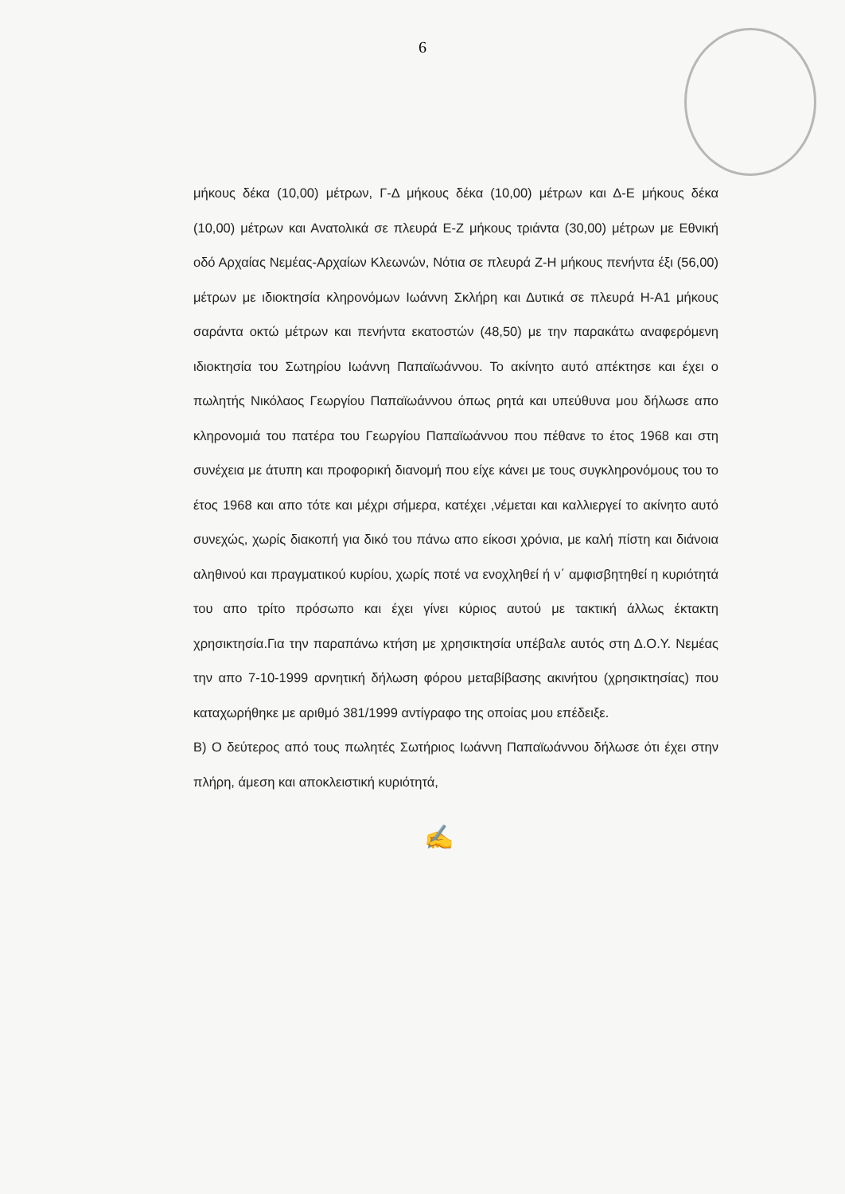6
μήκους δέκα (10,00) μέτρων, Γ-Δ μήκους δέκα (10,00) μέτρων και Δ-Ε μήκους δέκα (10,00) μέτρων και Ανατολικά σε πλευρά Ε-Ζ μήκους τριάντα (30,00) μέτρων με Εθνική οδό Αρχαίας Νεμέας-Αρχαίων Κλεωνών, Νότια σε πλευρά Ζ-Η μήκους πενήντα έξι (56,00) μέτρων με ιδιοκτησία κληρονόμων Ιωάννη Σκλήρη και Δυτικά σε πλευρά Η-Α1 μήκους σαράντα οκτώ μέτρων και πενήντα εκατοστών (48,50) με την παρακάτω αναφερόμενη ιδιοκτησία του Σωτηρίου Ιωάννη Παπαϊωάννου. Το ακίνητο αυτό απέκτησε και έχει ο πωλητής Νικόλαος Γεωργίου Παπαϊωάννου όπως ρητά και υπεύθυνα μου δήλωσε απο κληρονομιά του πατέρα του Γεωργίου Παπαϊωάννου που πέθανε το έτος 1968 και στη συνέχεια με άτυπη και προφορική διανομή που είχε κάνει με τους συγκληρονόμους του το έτος 1968 και απο τότε και μέχρι σήμερα, κατέχει ,νέμεται και καλλιεργεί το ακίνητο αυτό συνεχώς, χωρίς διακοπή για δικό του πάνω απο είκοσι χρόνια, με καλή πίστη και διάνοια αληθινού και πραγματικού κυρίου, χωρίς ποτέ να ενοχληθεί ή ν΄ αμφισβητηθεί η κυριότητά του απο τρίτο πρόσωπο και έχει γίνει κύριος αυτού με τακτική άλλως έκτακτη χρησικτησία.Για την παραπάνω κτήση με χρησικτησία υπέβαλε αυτός στη Δ.Ο.Υ. Νεμέας την απο 7-10-1999 αρνητική δήλωση φόρου μεταβίβασης ακινήτου (χρησικτησίας) που καταχωρήθηκε με αριθμό 381/1999 αντίγραφο της οποίας μου επέδειξε.
Β) Ο δεύτερος από τους πωλητές Σωτήριος Ιωάννη Παπαϊωάννου δήλωσε ότι έχει στην πλήρη, άμεση και αποκλειστική κυριότητά,
✍